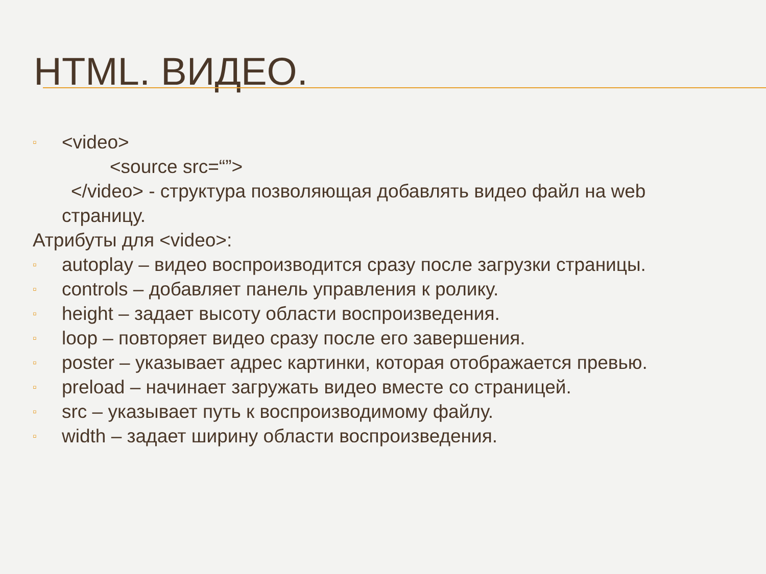HTML. ВИДЕО.
▫
<video>
<source src=“”>
</video> - структура позволяющая добавлять видео файл на web
страницу.
Атрибуты для <video>:
▫
autoplay – видео воспроизводится сразу после загрузки страницы.
▫
controls – добавляет панель управления к ролику.
▫
height – задает высоту области воспроизведения.
▫
loop – повторяет видео сразу после его завершения.
▫
poster – указывает адрес картинки, которая отображается превью.
▫
preload – начинает загружать видео вместе со страницей.
▫
src – указывает путь к воспроизводимому файлу.
▫
width – задает ширину области воспроизведения.